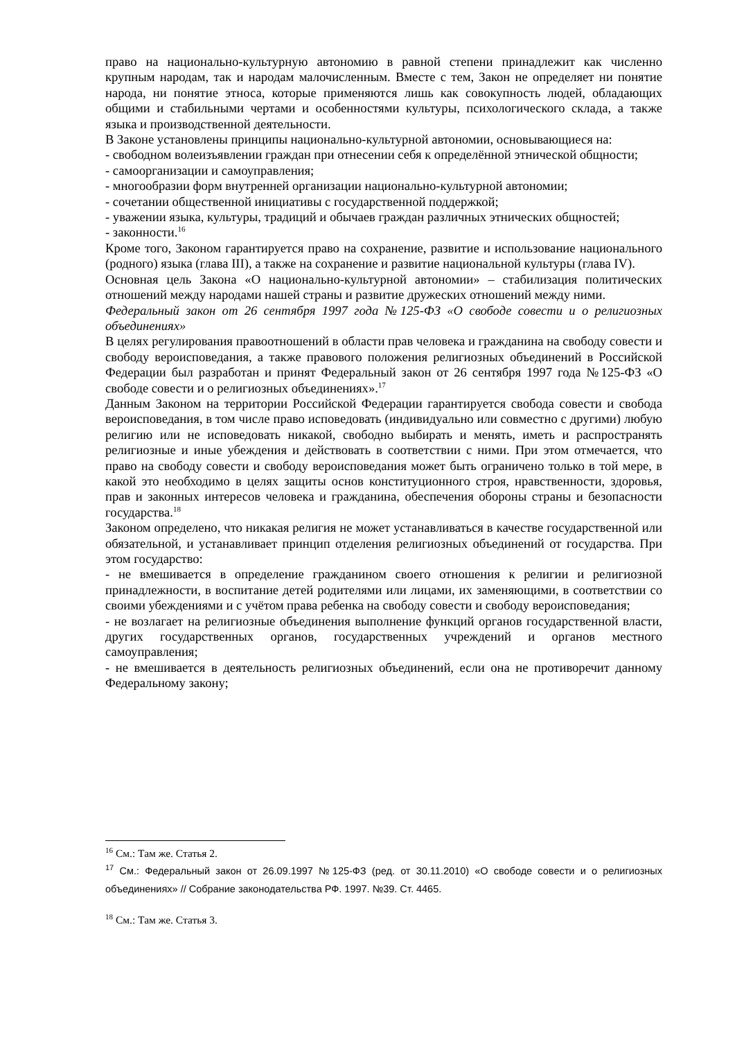право на национально-культурную автономию в равной степени принадлежит как численно крупным народам, так и народам малочисленным. Вместе с тем, Закон не определяет ни понятие народа, ни понятие этноса, которые применяются лишь как совокупность людей, обладающих общими и стабильными чертами и особенностями культуры, психологического склада, а также языка и производственной деятельности.
В Законе установлены принципы национально-культурной автономии, основывающиеся на:
- свободном волеизъявлении граждан при отнесении себя к определённой этнической общности;
- самоорганизации и самоуправления;
- многообразии форм внутренней организации национально-культурной автономии;
- сочетании общественной инициативы с государственной поддержкой;
- уважении языка, культуры, традиций и обычаев граждан различных этнических общностей;
- законности.<sup>16</sup>
Кроме того, Законом гарантируется право на сохранение, развитие и использование национального (родного) языка (глава III), а также на сохранение и развитие национальной культуры (глава IV).
Основная цель Закона «О национально-культурной автономии» – стабилизация политических отношений между народами нашей страны и развитие дружеских отношений между ними.
Федеральный закон от 26 сентября 1997 года №125-ФЗ «О свободе совести и о религиозных объединениях»
В целях регулирования правоотношений в области прав человека и гражданина на свободу совести и свободу вероисповедания, а также правового положения религиозных объединений в Российской Федерации был разработан и принят Федеральный закон от 26 сентября 1997 года №125-ФЗ «О свободе совести и о религиозных объединениях».<sup>17</sup>
Данным Законом на территории Российской Федерации гарантируется свобода совести и свобода вероисповедания, в том числе право исповедовать (индивидуально или совместно с другими) любую религию или не исповедовать никакой, свободно выбирать и менять, иметь и распространять религиозные и иные убеждения и действовать в соответствии с ними. При этом отмечается, что право на свободу совести и свободу вероисповедания может быть ограничено только в той мере, в какой это необходимо в целях защиты основ конституционного строя, нравственности, здоровья, прав и законных интересов человека и гражданина, обеспечения обороны страны и безопасности государства.<sup>18</sup>
Законом определено, что никакая религия не может устанавливаться в качестве государственной или обязательной, и устанавливает принцип отделения религиозных объединений от государства. При этом государство:
- не вмешивается в определение гражданином своего отношения к религии и религиозной принадлежности, в воспитание детей родителями или лицами, их заменяющими, в соответствии со своими убеждениями и с учётом права ребенка на свободу совести и свободу вероисповедания;
- не возлагает на религиозные объединения выполнение функций органов государственной власти, других государственных органов, государственных учреждений и органов местного самоуправления;
- не вмешивается в деятельность религиозных объединений, если она не противоречит данному Федеральному закону;
<sup>16</sup> См.: Там же. Статья 2.
<sup>17</sup> См.: Федеральный закон от 26.09.1997 №125-ФЗ (ред. от 30.11.2010) «О свободе совести и о религиозных объединениях» // Собрание законодательства РФ. 1997. №39. Ст. 4465.
<sup>18</sup> См.: Там же. Статья 3.